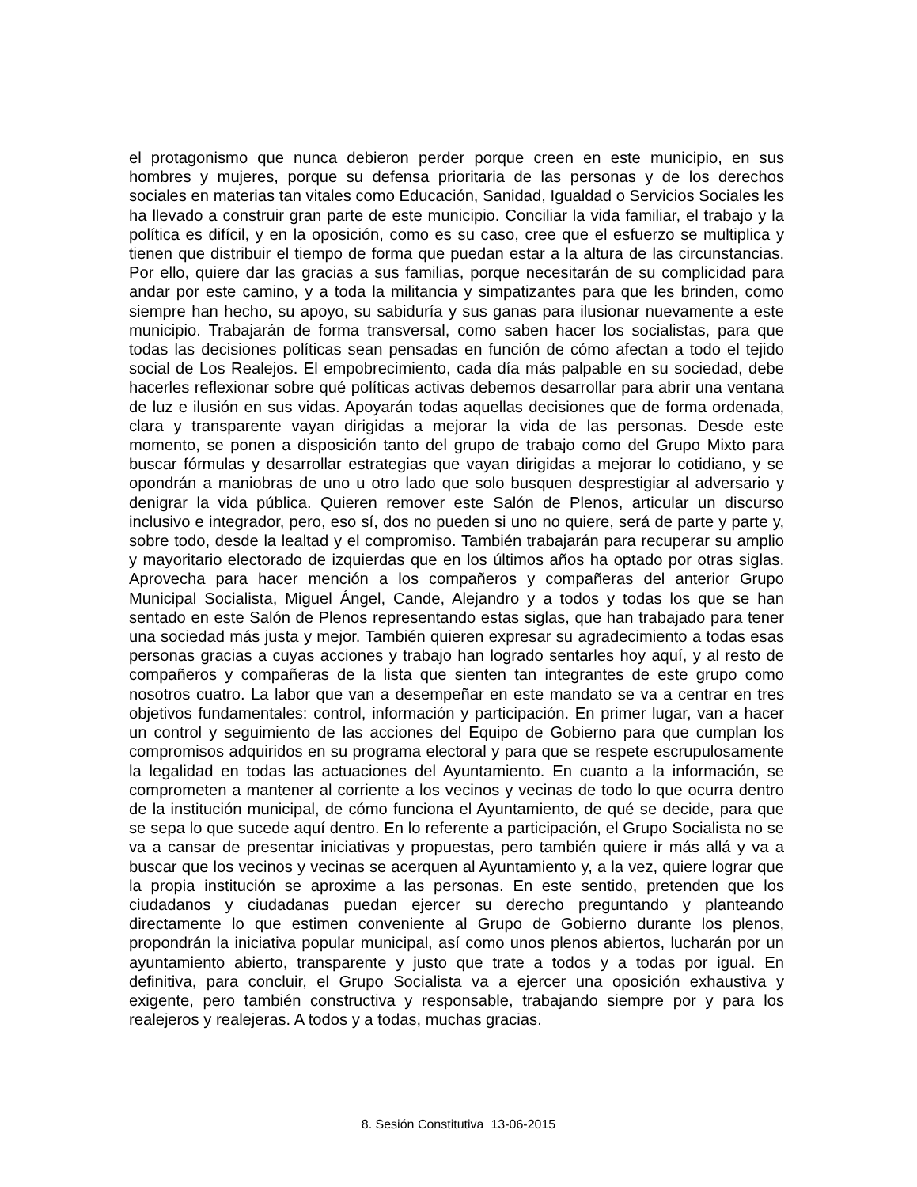el protagonismo que nunca debieron perder porque creen en este municipio, en sus hombres y mujeres, porque su defensa prioritaria de las personas y de los derechos sociales en materias tan vitales como Educación, Sanidad, Igualdad o Servicios Sociales les ha llevado a construir gran parte de este municipio. Conciliar la vida familiar, el trabajo y la política es difícil, y en la oposición, como es su caso, cree que el esfuerzo se multiplica y tienen que distribuir el tiempo de forma que puedan estar a la altura de las circunstancias. Por ello, quiere dar las gracias a sus familias, porque necesitarán de su complicidad para andar por este camino, y a toda la militancia y simpatizantes para que les brinden, como siempre han hecho, su apoyo, su sabiduría y sus ganas para ilusionar nuevamente a este municipio. Trabajarán de forma transversal, como saben hacer los socialistas, para que todas las decisiones políticas sean pensadas en función de cómo afectan a todo el tejido social de Los Realejos. El empobrecimiento, cada día más palpable en su sociedad, debe hacerles reflexionar sobre qué políticas activas debemos desarrollar para abrir una ventana de luz e ilusión en sus vidas. Apoyarán todas aquellas decisiones que de forma ordenada, clara y transparente vayan dirigidas a mejorar la vida de las personas. Desde este momento, se ponen a disposición tanto del grupo de trabajo como del Grupo Mixto para buscar fórmulas y desarrollar estrategias que vayan dirigidas a mejorar lo cotidiano, y se opondrán a maniobras de uno u otro lado que solo busquen desprestigiar al adversario y denigrar la vida pública. Quieren remover este Salón de Plenos, articular un discurso inclusivo e integrador, pero, eso sí, dos no pueden si uno no quiere, será de parte y parte y, sobre todo, desde la lealtad y el compromiso. También trabajarán para recuperar su amplio y mayoritario electorado de izquierdas que en los últimos años ha optado por otras siglas. Aprovecha para hacer mención a los compañeros y compañeras del anterior Grupo Municipal Socialista, Miguel Ángel, Cande, Alejandro y a todos y todas los que se han sentado en este Salón de Plenos representando estas siglas, que han trabajado para tener una sociedad más justa y mejor. También quieren expresar su agradecimiento a todas esas personas gracias a cuyas acciones y trabajo han logrado sentarles hoy aquí, y al resto de compañeros y compañeras de la lista que sienten tan integrantes de este grupo como nosotros cuatro. La labor que van a desempeñar en este mandato se va a centrar en tres objetivos fundamentales: control, información y participación. En primer lugar, van a hacer un control y seguimiento de las acciones del Equipo de Gobierno para que cumplan los compromisos adquiridos en su programa electoral y para que se respete escrupulosamente la legalidad en todas las actuaciones del Ayuntamiento. En cuanto a la información, se comprometen a mantener al corriente a los vecinos y vecinas de todo lo que ocurra dentro de la institución municipal, de cómo funciona el Ayuntamiento, de qué se decide, para que se sepa lo que sucede aquí dentro. En lo referente a participación, el Grupo Socialista no se va a cansar de presentar iniciativas y propuestas, pero también quiere ir más allá y va a buscar que los vecinos y vecinas se acerquen al Ayuntamiento y, a la vez, quiere lograr que la propia institución se aproxime a las personas. En este sentido, pretenden que los ciudadanos y ciudadanas puedan ejercer su derecho preguntando y planteando directamente lo que estimen conveniente al Grupo de Gobierno durante los plenos, propondrán la iniciativa popular municipal, así como unos plenos abiertos, lucharán por un ayuntamiento abierto, transparente y justo que trate a todos y a todas por igual. En definitiva, para concluir, el Grupo Socialista va a ejercer una oposición exhaustiva y exigente, pero también constructiva y responsable, trabajando siempre por y para los realejeros y realejeras. A todos y a todas, muchas gracias.
8. Sesión Constitutiva 13-06-2015